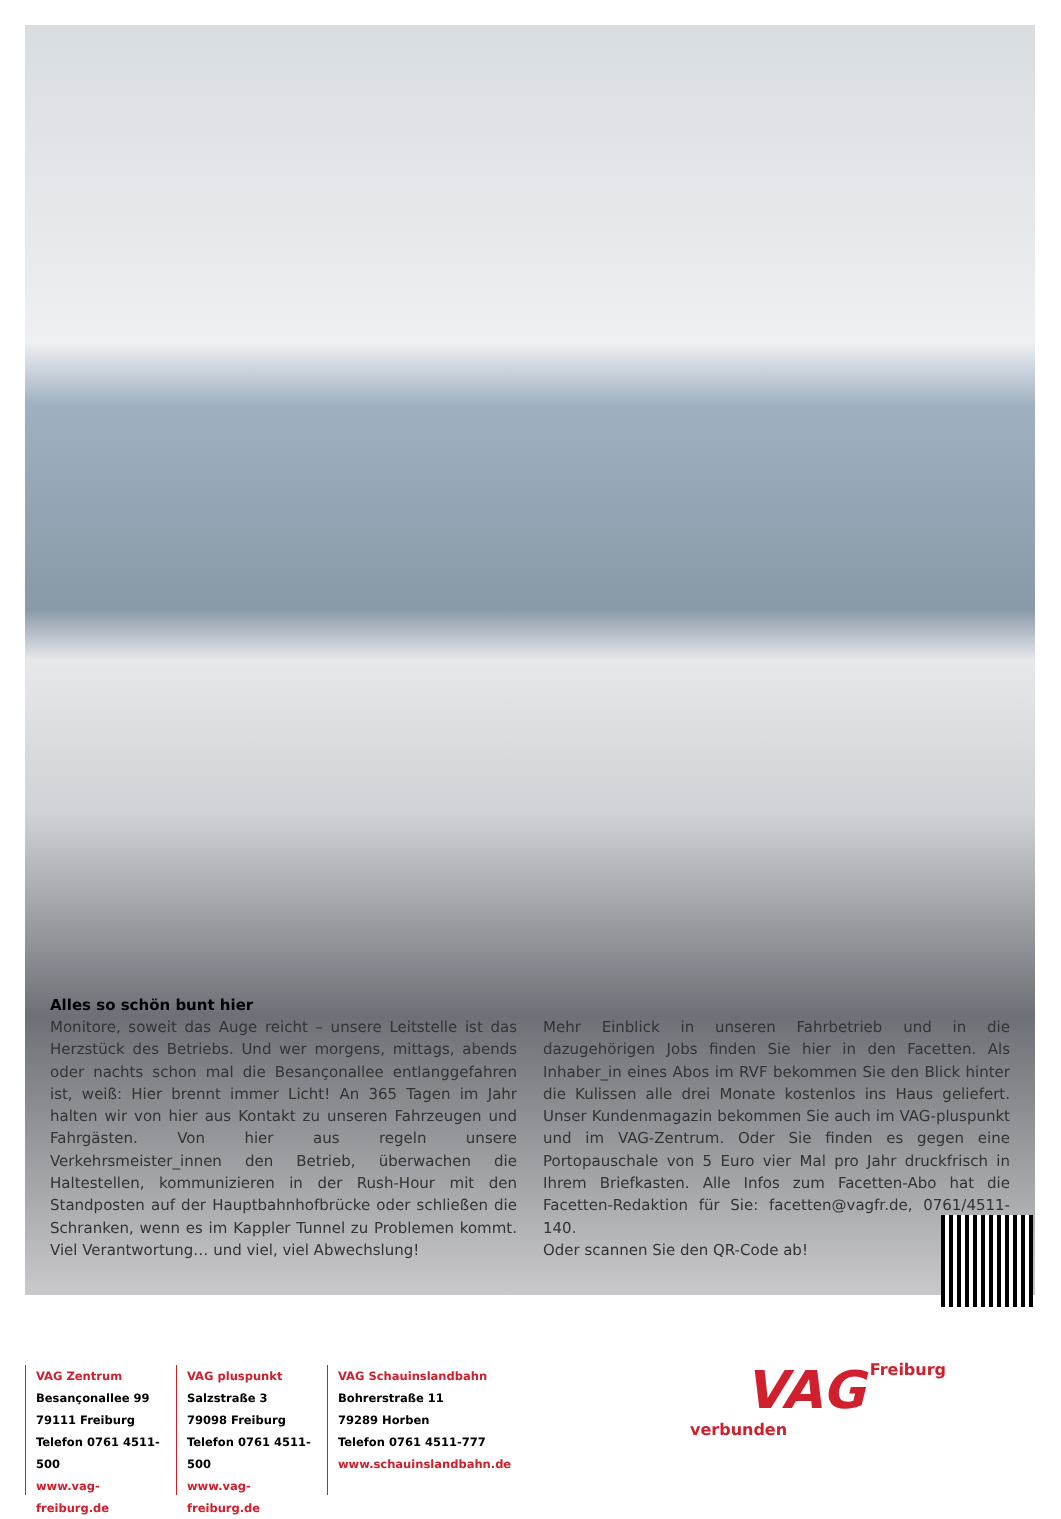Alles so schön bunt hier
Monitore, soweit das Auge reicht – unsere Leitstelle ist das Herzstück des Betriebs. Und wer morgens, mittags, abends oder nachts schon mal die Besançonallee entlanggefahren ist, weiß: Hier brennt immer Licht! An 365 Tagen im Jahr halten wir von hier aus Kontakt zu unseren Fahrzeugen und Fahrgästen. Von hier aus regeln unsere Verkehrsmeister_innen den Betrieb, überwachen die Haltestellen, kommunizieren in der Rush-Hour mit den Standposten auf der Hauptbahnhofbrücke oder schließen die Schranken, wenn es im Kappler Tunnel zu Problemen kommt. Viel Verantwortung… und viel, viel Abwechslung!
Mehr Einblick in unseren Fahrbetrieb und in die dazugehörigen Jobs finden Sie hier in den Facetten. Als Inhaber_in eines Abos im RVF bekommen Sie den Blick hinter die Kulissen alle drei Monate kostenlos ins Haus geliefert. Unser Kundenmagazin bekommen Sie auch im VAG-pluspunkt und im VAG-Zentrum. Oder Sie finden es gegen eine Portopauschale von 5 Euro vier Mal pro Jahr druckfrisch in Ihrem Briefkasten. Alle Infos zum Facetten-Abo hat die Facetten-Redaktion für Sie: facetten@vagfr.de, 0761/4511-140.
Oder scannen Sie den QR-Code ab!
VAG Zentrum
Besançonallee 99
79111 Freiburg
Telefon 0761 4511-500
www.vag-freiburg.de
VAG pluspunkt
Salzstraße 3
79098 Freiburg
Telefon 0761 4511-500
www.vag-freiburg.de
VAG Schauinslandbahn
Bohrerstraße 11
79289 Horben
Telefon 0761 4511-777
www.schauinslandbahn.de
VAG Freiburg verbunden